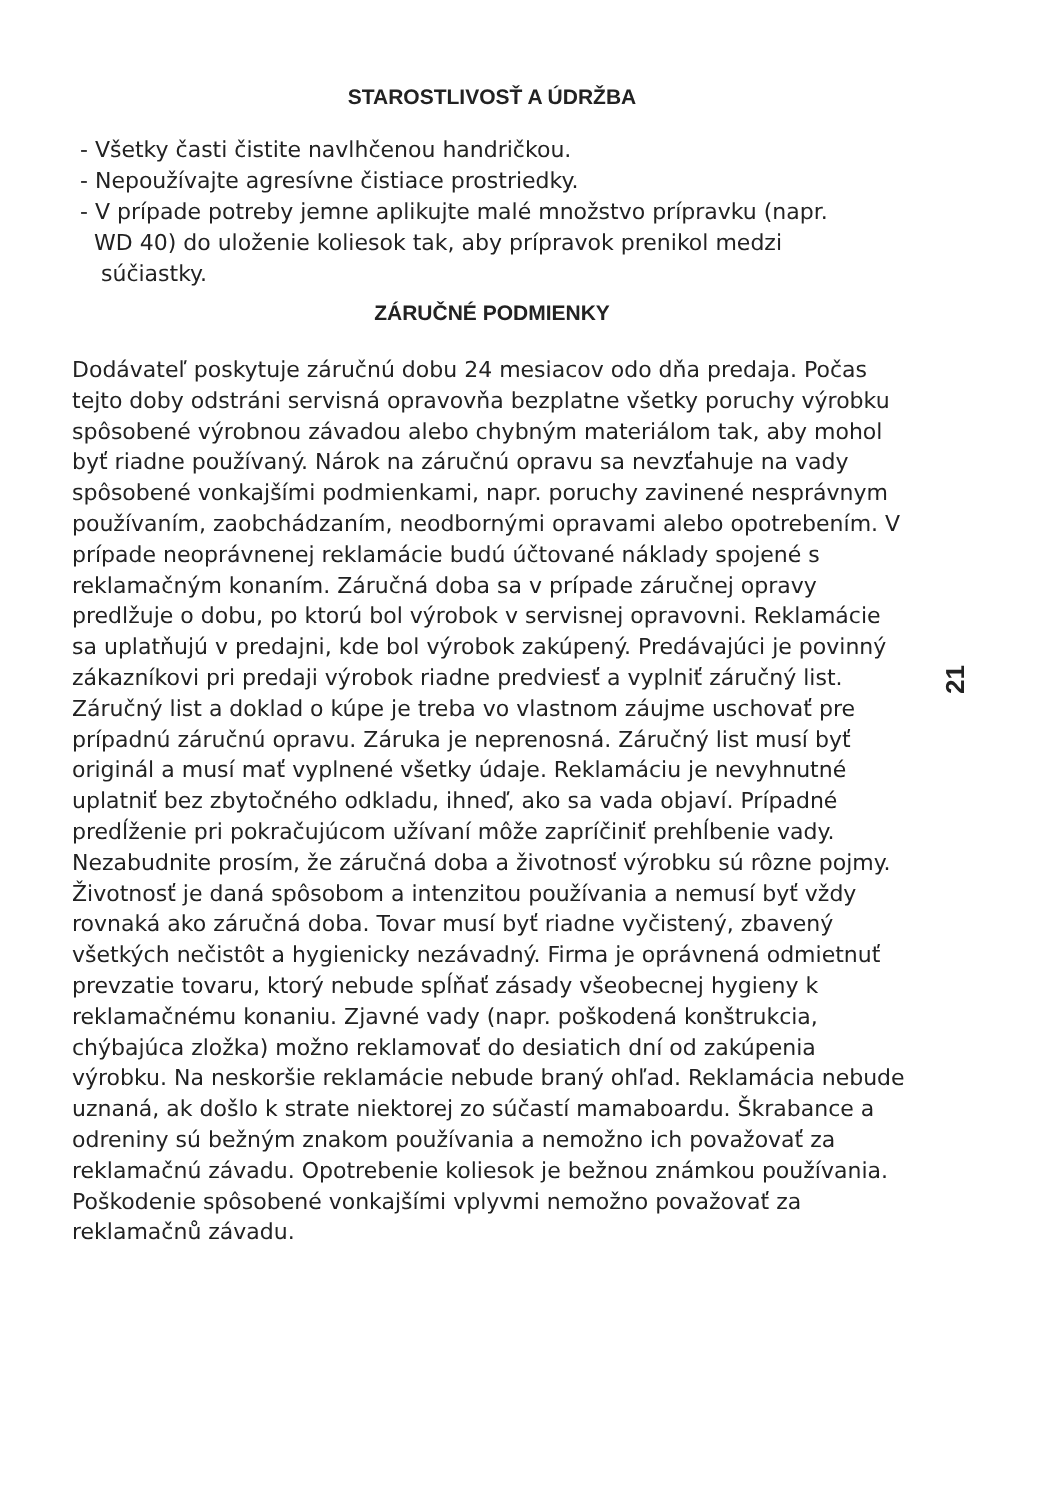STAROSTLIVOSŤ A ÚDRŽBA
- Všetky časti čistite navlhčenou handričkou.
- Nepoužívajte agresívne čistiace prostriedky.
- V prípade potreby jemne aplikujte malé množstvo prípravku (napr.
WD 40) do uloženie koliesok tak, aby prípravok prenikol medzi
súčiastky.
ZÁRUČNÉ PODMIENKY
Dodávateľ poskytuje záručnú dobu 24 mesiacov odo dňa predaja. Počas tejto doby odstráni servisná opravovňa bezplatne všetky poruchy výrobku spôsobené výrobnou závadou alebo chybným materiálom tak, aby mohol byť riadne používaný. Nárok na záručnú opravu sa nevzťahuje na vady spôsobené vonkajšími podmienkami, napr. poruchy zavinené nesprávnym používaním, zaobchádzaním, neodbornými opravami alebo opotrebením. V prípade neoprávnenej reklamácie budú účtované náklady spojené s reklamačným konaním. Záručná doba sa v prípade záručnej opravy predlžuje o dobu, po ktorú bol výrobok v servisnej opravovni. Reklamácie sa uplatňujú v predajni, kde bol výrobok zakúpený. Predávajúci je povinný zákazníkovi pri predaji výrobok riadne predviesť a vyplniť záručný list. Záručný list a doklad o kúpe je treba vo vlastnom záujme uschovať pre prípadnú záručnú opravu. Záruka je neprenosná. Záručný list musí byť originál a musí mať vyplnené všetky údaje. Reklamáciu je nevyhnutné uplatniť bez zbytočného odkladu, ihneď, ako sa vada objaví. Prípadné predĺženie pri pokračujúcom užívaní môže zapríčiniť prehĺbenie vady. Nezabudnite prosím, že záručná doba a životnosť výrobku sú rôzne pojmy. Životnosť je daná spôsobom a intenzitou používania a nemusí byť vždy rovnaká ako záručná doba. Tovar musí byť riadne vyčistený, zbavený všetkých nečistôt a hygienicky nezávadný. Firma je oprávnená odmietnuť prevzatie tovaru, ktorý nebude spĺňať zásady všeobecnej hygieny k reklamačnému konaniu. Zjavné vady (napr. poškodená konštrukcia, chýbajúca zložka) možno reklamovať do desiatich dní od zakúpenia výrobku. Na neskoršie reklamácie nebude braný ohľad. Reklamácia nebude uznaná, ak došlo k strate niektorej zo súčastí mamaboardu. Škrabance a odreniny sú bežným znakom používania a nemožno ich považovať za reklamačnú závadu. Opotrebenie koliesok je bežnou známkou používania. Poškodenie spôsobené vonkajšími vplyvmi nemožno považovať za reklamačnů závadu.
21